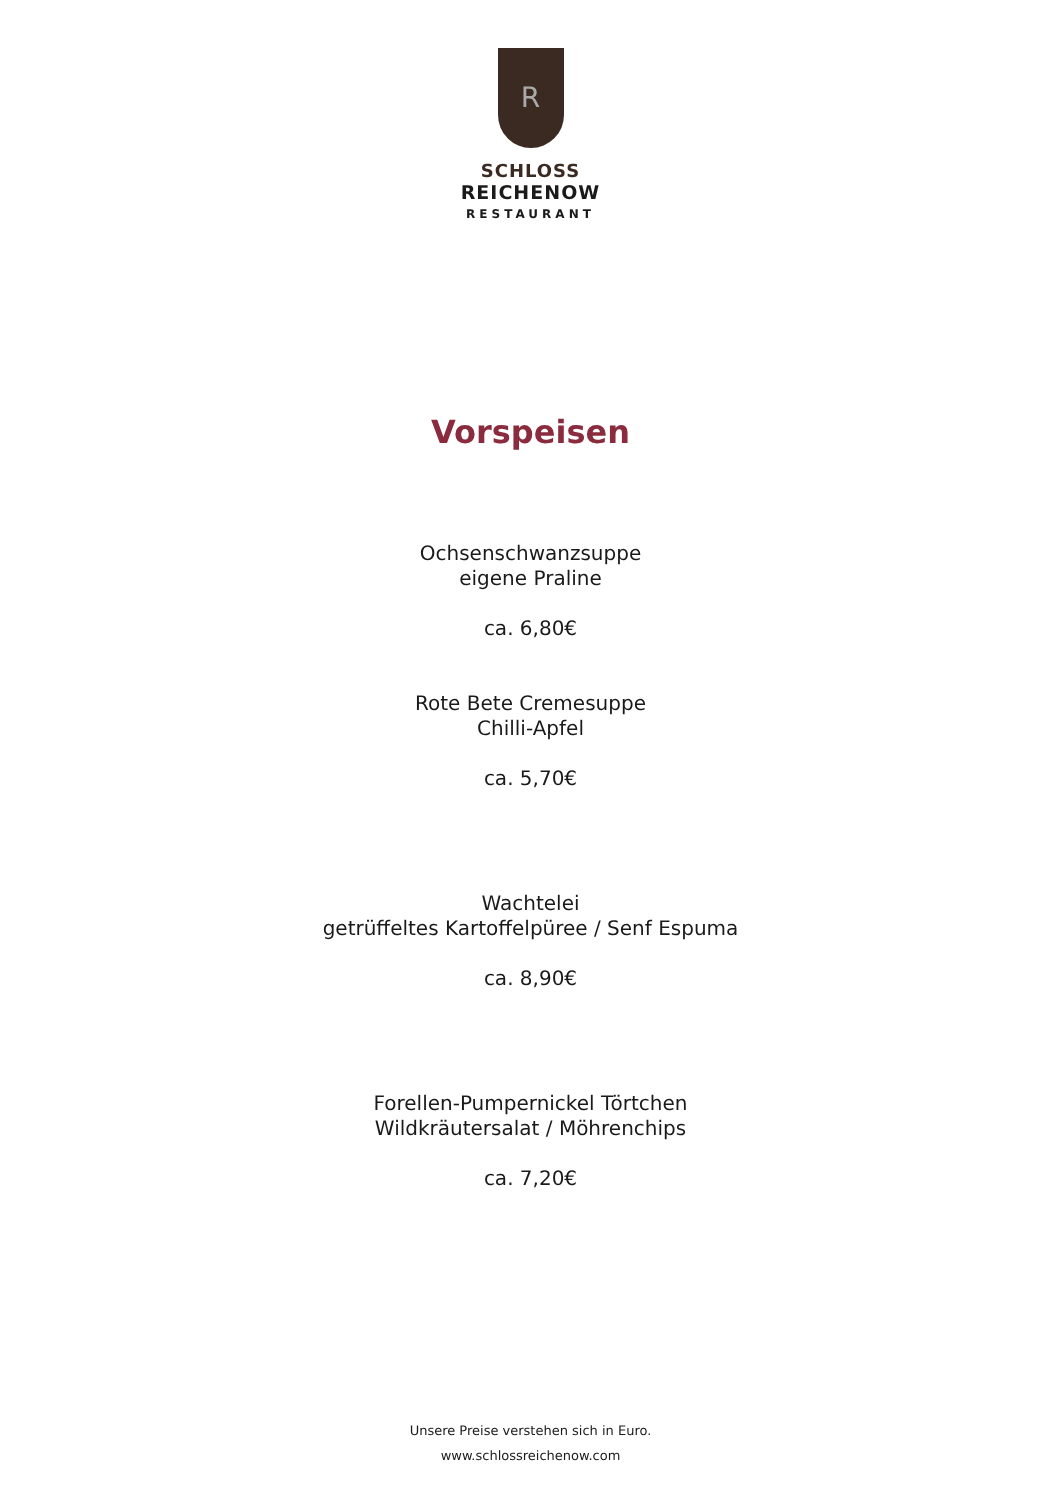R
SCHLOSS
REICHENOW
RESTAURANT
Vorspeisen
Ochsenschwanzsuppe
eigene Praline
ca. 6,80€
Rote Bete Cremesuppe
Chilli-Apfel
ca. 5,70€
Wachtelei
getrüffeltes Kartoffelpüree / Senf Espuma
ca. 8,90€
Forellen-Pumpernickel Törtchen
Wildkräutersalat / Möhrenchips
ca. 7,20€
Unsere Preise verstehen sich in Euro.
www.schlossreichenow.com